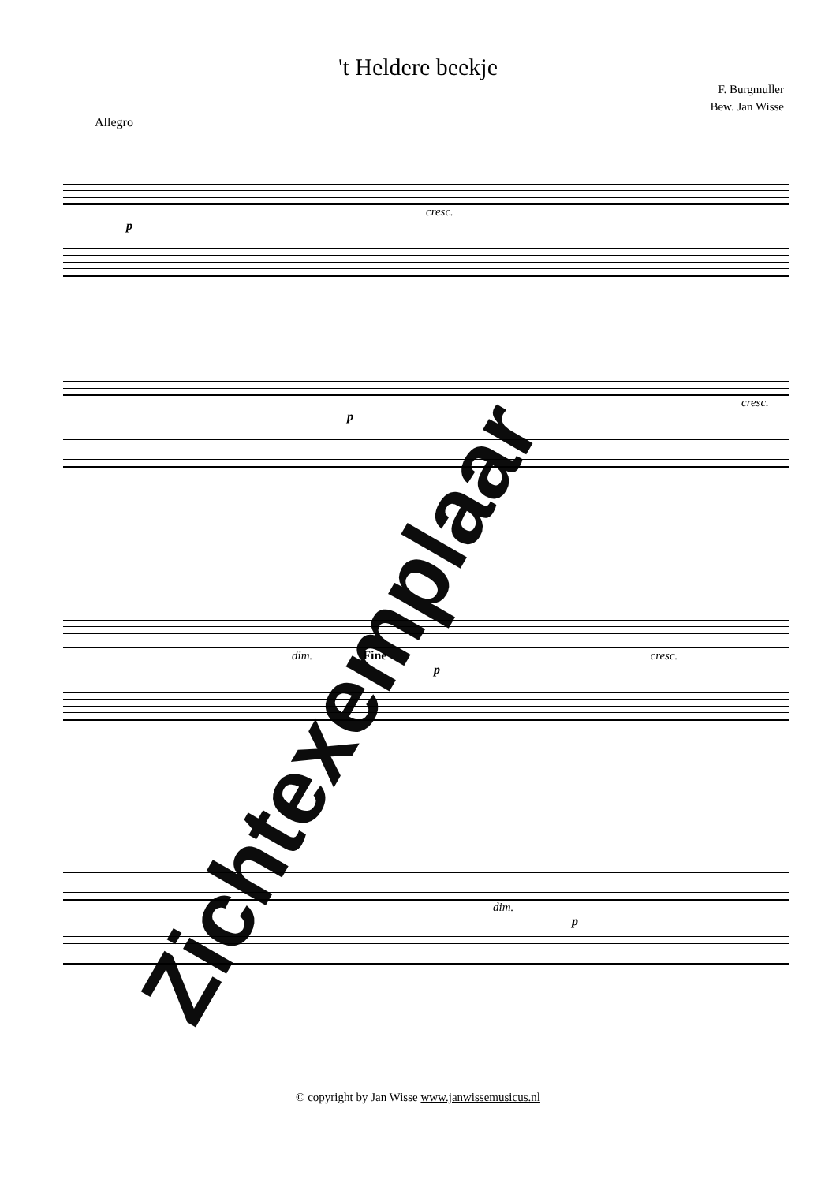't Heldere beekje
F. Burgmuller
Bew. Jan Wisse
Allegro
cresc.
p
cresc.
p
dim. Fine cresc.
p
dim.
p
Zichtexemplaar
© copyright by Jan Wisse www.janwissemusicus.nl